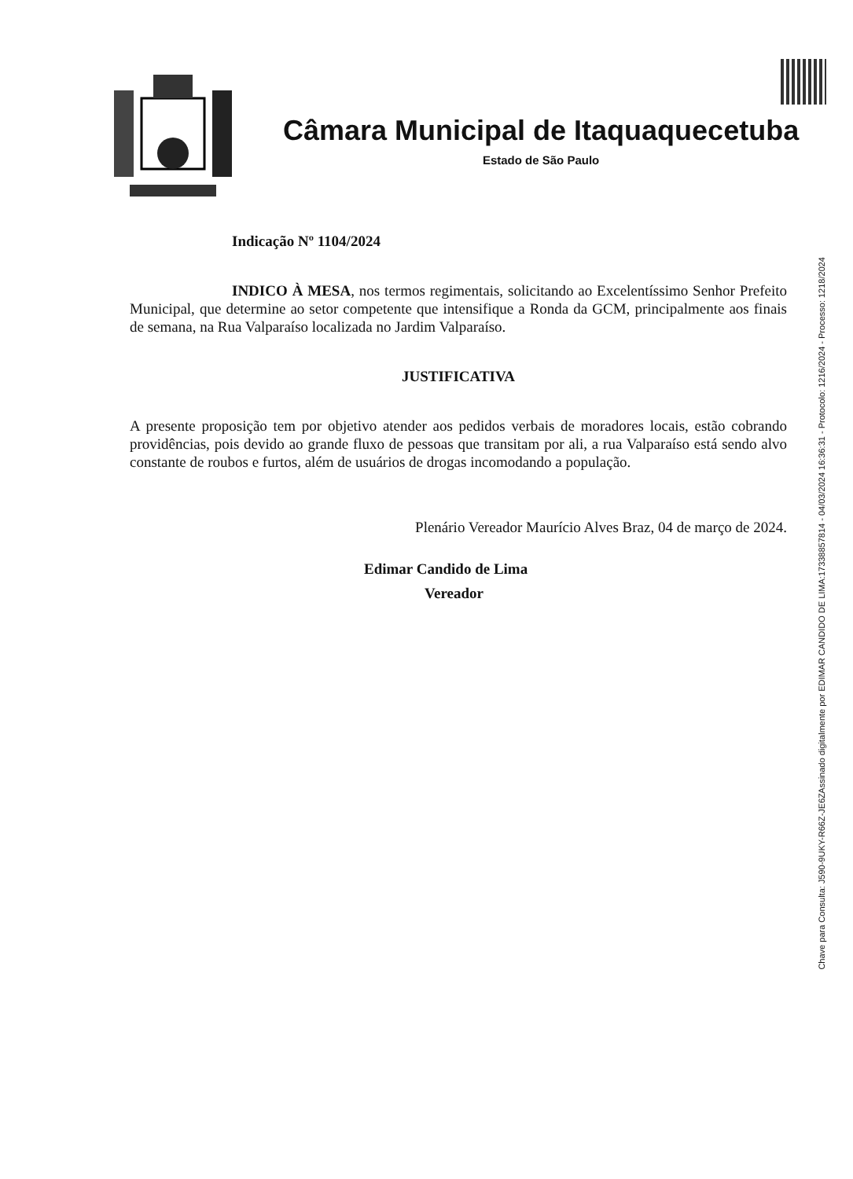Câmara Municipal de Itaquaquecetuba
Estado de São Paulo
Indicação Nº 1104/2024
INDICO À MESA, nos termos regimentais, solicitando ao Excelentíssimo Senhor Prefeito Municipal, que determine ao setor competente que intensifique a Ronda da GCM, principalmente aos finais de semana, na Rua Valparaíso localizada no Jardim Valparaíso.
JUSTIFICATIVA
A presente proposição tem por objetivo atender aos pedidos verbais de moradores locais, estão cobrando providências, pois devido ao grande fluxo de pessoas que transitam por ali, a rua Valparaíso está sendo alvo constante de roubos e furtos, além de usuários de drogas incomodando a população.
Plenário Vereador Maurício Alves Braz, 04 de março de 2024.
Edimar Candido de Lima
Vereador
Assinado digitalmente por EDIMAR CANDIDO DE LIMA:17338857814 - 04/03/2024 16:36:31 - Protocolo: 1216/2024 - Processo: 1218/2024
Chave para Consulta: J590-9UKY-R66Z-JE6Z